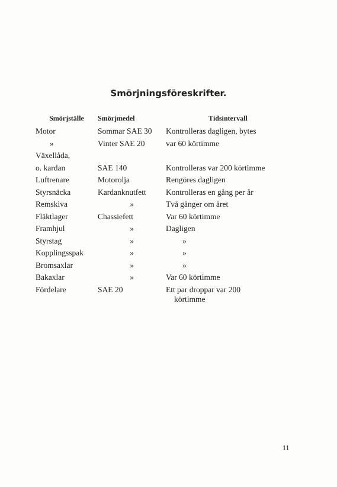Smörjningsföreskrifter.
| Smörjställe | Smörjmedel | Tidsintervall |
| --- | --- | --- |
| Motor | Sommar SAE 30 | Kontrolleras dagligen, bytes |
| » | Vinter SAE 20 | var 60 körtimme |
| Växellåda, | | |
| o. kardan | SAE 140 | Kontrolleras var 200 körtimme |
| Luftrenare | Motorolja | Rengöres dagligen |
| Styrsnäcka | Kardanknutfett | Kontrolleras en gång per år |
| Remskiva | » | Två gånger om året |
| Fläktlager | Chassiefett | Var 60 körtimme |
| Framhjul | » | Dagligen |
| Styrstag | » | » |
| Kopplingsspak | » | » |
| Bromsaxlar | » | » |
| Bakaxlar | » | Var 60 körtimme |
| Fördelare | SAE 20 | Ett par droppar var 200 körtimme |
11